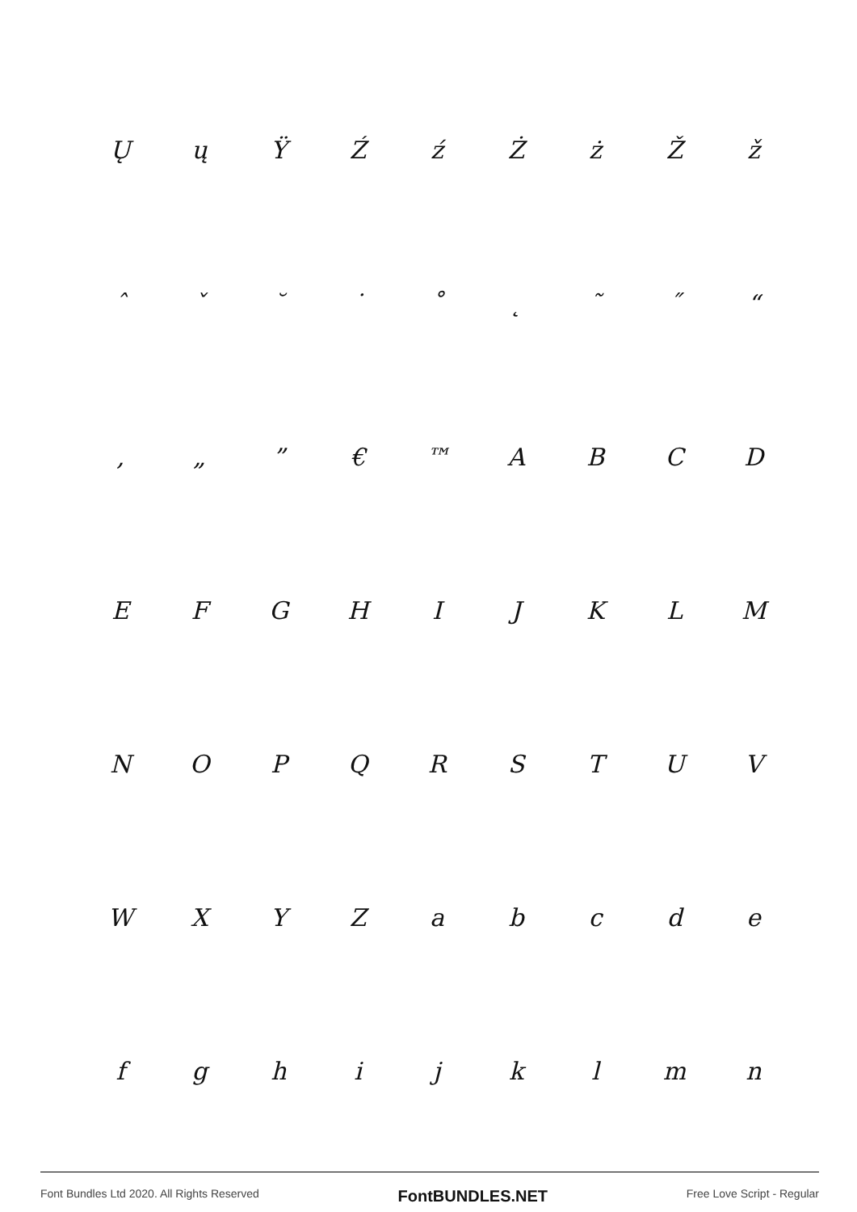| Ų | ų | Ÿ | Ź | ź | Ż | ż | Ž | ž |
| ˆ | ˇ | ˘ | ˙ | ˚ | ˛ | ˜ | ˝ | “ |
| ‚ | „ | ” | € | ™ | A | B | C | D |
| E | F | G | H | I | J | K | L | M |
| N | O | P | Q | R | S | T | U | V |
| W | X | Y | Z | a | b | c | d | e |
| f | g | h | i | j | k | l | m | n |
Font Bundles Ltd 2020. All Rights Reserved FontBUNDLES.NET Free Love Script - Regular